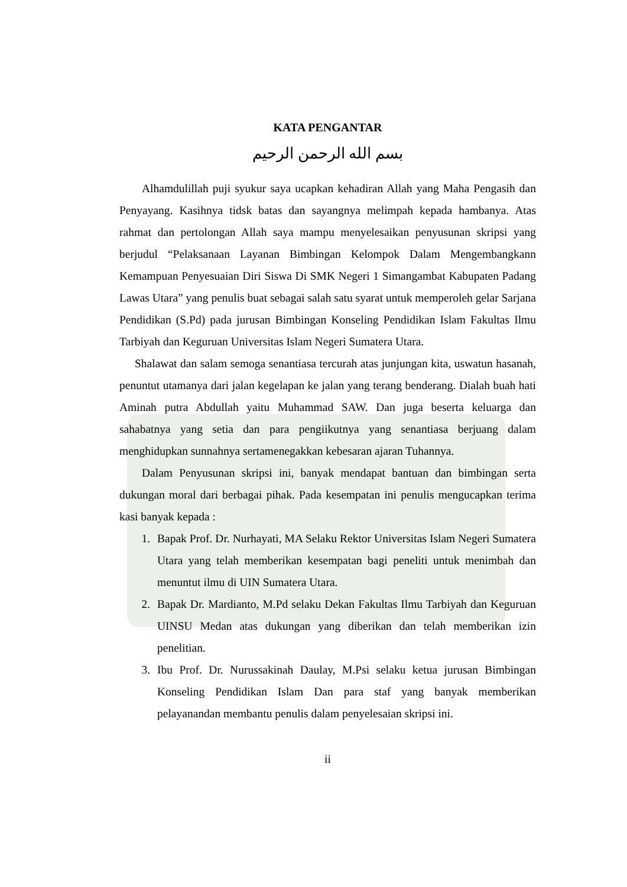KATA PENGANTAR
بسم الله الرحمن الرحيم
Alhamdulillah puji syukur saya ucapkan kehadiran Allah yang Maha Pengasih dan Penyayang. Kasihnya tidsk batas dan sayangnya melimpah kepada hambanya. Atas rahmat dan pertolongan Allah saya mampu menyelesaikan penyusunan skripsi yang berjudul “Pelaksanaan Layanan Bimbingan Kelompok Dalam Mengembangkann Kemampuan Penyesuaian Diri Siswa Di SMK Negeri 1 Simangambat Kabupaten Padang Lawas Utara” yang penulis buat sebagai salah satu syarat untuk memperoleh gelar Sarjana Pendidikan (S.Pd) pada jurusan Bimbingan Konseling Pendidikan Islam Fakultas Ilmu Tarbiyah dan Keguruan Universitas Islam Negeri Sumatera Utara.
Shalawat dan salam semoga senantiasa tercurah atas junjungan kita, uswatun hasanah, penuntut utamanya dari jalan kegelapan ke jalan yang terang benderang. Dialah buah hati Aminah putra Abdullah yaitu Muhammad SAW. Dan juga beserta keluarga dan sahabatnya yang setia dan para pengiikutnya yang senantiasa berjuang dalam menghidupkan sunnahnya sertamenegakkan kebesaran ajaran Tuhannya.
Dalam Penyusunan skripsi ini, banyak mendapat bantuan dan bimbingan serta dukungan moral dari berbagai pihak. Pada kesempatan ini penulis mengucapkan terima kasi banyak kepada :
1. Bapak Prof. Dr. Nurhayati, MA Selaku Rektor Universitas Islam Negeri Sumatera Utara yang telah memberikan kesempatan bagi peneliti untuk menimbah dan menuntut ilmu di UIN Sumatera Utara.
2. Bapak Dr. Mardianto, M.Pd selaku Dekan Fakultas Ilmu Tarbiyah dan Keguruan UINSU Medan atas dukungan yang diberikan dan telah memberikan izin penelitian.
3. Ibu Prof. Dr. Nurussakinah Daulay, M.Psi selaku ketua jurusan Bimbingan Konseling Pendidikan Islam Dan para staf yang banyak memberikan pelayanandan membantu penulis dalam penyelesaian skripsi ini.
ii